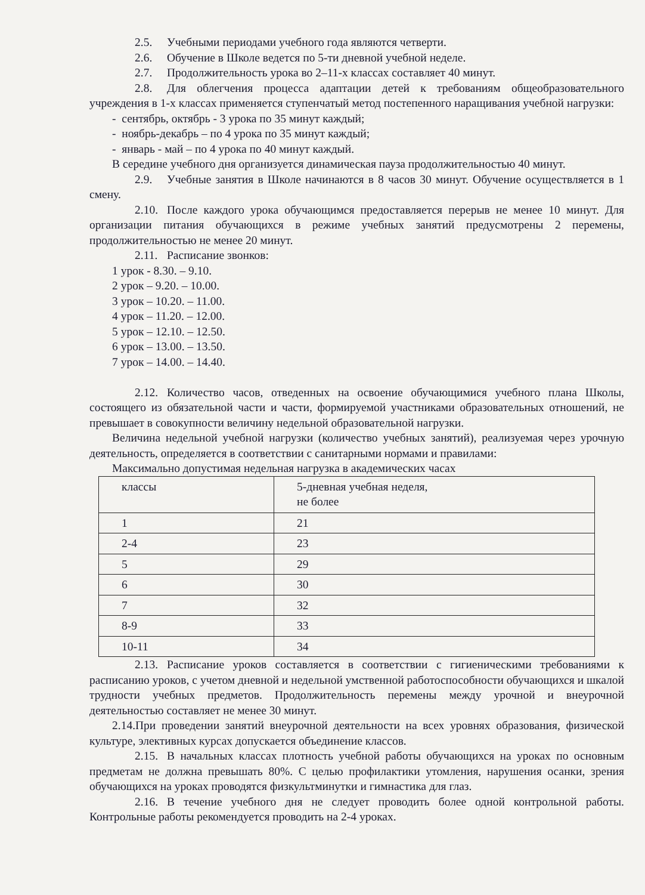2.5. Учебными периодами учебного года являются четверти.
2.6. Обучение в Школе ведется по 5-ти дневной учебной неделе.
2.7. Продолжительность урока во 2–11-х классах составляет 40 минут.
2.8. Для облегчения процесса адаптации детей к требованиям общеобразовательного учреждения в 1-х классах применяется ступенчатый метод постепенного наращивания учебной нагрузки:
- сентябрь, октябрь - 3 урока по 35 минут каждый;
- ноябрь-декабрь – по 4 урока по 35 минут каждый;
- январь - май – по 4 урока по 40 минут каждый.
В середине учебного дня организуется динамическая пауза продолжительностью 40 минут.
2.9. Учебные занятия в Школе начинаются в 8 часов 30 минут. Обучение осуществляется в 1 смену.
2.10. После каждого урока обучающимся предоставляется перерыв не менее 10 минут. Для организации питания обучающихся в режиме учебных занятий предусмотрены 2 перемены, продолжительностью не менее 20 минут.
2.11. Расписание звонков:
1 урок - 8.30. – 9.10.
2 урок – 9.20. – 10.00.
3 урок – 10.20. – 11.00.
4 урок – 11.20. – 12.00.
5 урок – 12.10. – 12.50.
6 урок – 13.00. – 13.50.
7 урок – 14.00. – 14.40.
2.12. Количество часов, отведенных на освоение обучающимися учебного плана Школы, состоящего из обязательной части и части, формируемой участниками образовательных отношений, не превышает в совокупности величину недельной образовательной нагрузки.
Величина недельной учебной нагрузки (количество учебных занятий), реализуемая через урочную деятельность, определяется в соответствии с санитарными нормами и правилами:
Максимально допустимая недельная нагрузка в академических часах
| классы | 5-дневная учебная неделя, не более |
| 1 | 21 |
| 2-4 | 23 |
| 5 | 29 |
| 6 | 30 |
| 7 | 32 |
| 8-9 | 33 |
| 10-11 | 34 |
2.13. Расписание уроков составляется в соответствии с гигиеническими требованиями к расписанию уроков, с учетом дневной и недельной умственной работоспособности обучающихся и шкалой трудности учебных предметов. Продолжительность перемены между урочной и внеурочной деятельностью составляет не менее 30 минут.
2.14.При проведении занятий внеурочной деятельности на всех уровнях образования, физической культуре, элективных курсах допускается объединение классов.
2.15. В начальных классах плотность учебной работы обучающихся на уроках по основным предметам не должна превышать 80%. С целью профилактики утомления, нарушения осанки, зрения обучающихся на уроках проводятся физкультминутки и гимнастика для глаз.
2.16. В течение учебного дня не следует проводить более одной контрольной работы. Контрольные работы рекомендуется проводить на 2-4 уроках.